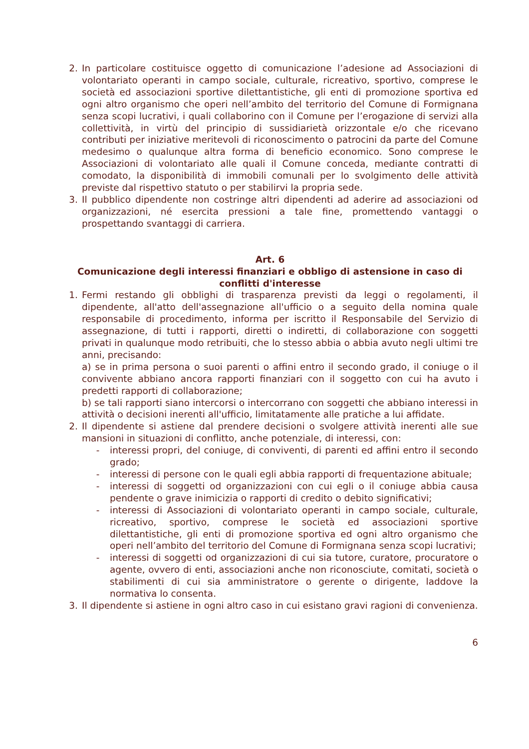2. In particolare costituisce oggetto di comunicazione l’adesione ad Associazioni di volontariato operanti in campo sociale, culturale, ricreativo, sportivo, comprese le società ed associazioni sportive dilettantistiche, gli enti di promozione sportiva ed ogni altro organismo che operi nell’ambito del territorio del Comune di Formignana senza scopi lucrativi, i quali collaborino con il Comune per l’erogazione di servizi alla collettività, in virtù del principio di sussidiarietà orizzontale e/o che ricevano contributi per iniziative meritevoli di riconoscimento o patrocini da parte del Comune medesimo o qualunque altra forma di beneficio economico. Sono comprese le Associazioni di volontariato alle quali il Comune conceda, mediante contratti di comodato, la disponibilità di immobili comunali per lo svolgimento delle attività previste dal rispettivo statuto o per stabilirvi la propria sede.
3. Il pubblico dipendente non costringe altri dipendenti ad aderire ad associazioni od organizzazioni, né esercita pressioni a tale fine, promettendo vantaggi o prospettando svantaggi di carriera.
Art. 6
Comunicazione degli interessi finanziari e obbligo di astensione in caso di conflitti d'interesse
1. Fermi restando gli obblighi di trasparenza previsti da leggi o regolamenti, il dipendente, all'atto dell'assegnazione all'ufficio o a seguito della nomina quale responsabile di procedimento, informa per iscritto il Responsabile del Servizio di assegnazione, di tutti i rapporti, diretti o indiretti, di collaborazione con soggetti privati in qualunque modo retribuiti, che lo stesso abbia o abbia avuto negli ultimi tre anni, precisando:
a) se in prima persona o suoi parenti o affini entro il secondo grado, il coniuge o il convivente abbiano ancora rapporti finanziari con il soggetto con cui ha avuto i predetti rapporti di collaborazione;
b) se tali rapporti siano intercorsi o intercorrano con soggetti che abbiano interessi in attività o decisioni inerenti all'ufficio, limitatamente alle pratiche a lui affidate.
2. Il dipendente si astiene dal prendere decisioni o svolgere attività inerenti alle sue mansioni in situazioni di conflitto, anche potenziale, di interessi, con:
- interessi propri, del coniuge, di conviventi, di parenti ed affini entro il secondo grado;
- interessi di persone con le quali egli abbia rapporti di frequentazione abituale;
- interessi di soggetti od organizzazioni con cui egli o il coniuge abbia causa pendente o grave inimicizia o rapporti di credito o debito significativi;
- interessi di Associazioni di volontariato operanti in campo sociale, culturale, ricreativo, sportivo, comprese le società ed associazioni sportive dilettantistiche, gli enti di promozione sportiva ed ogni altro organismo che operi nell’ambito del territorio del Comune di Formignana senza scopi lucrativi;
- interessi di soggetti od organizzazioni di cui sia tutore, curatore, procuratore o agente, ovvero di enti, associazioni anche non riconosciute, comitati, società o stabilimenti di cui sia amministratore o gerente o dirigente, laddove la normativa lo consenta.
3. Il dipendente si astiene in ogni altro caso in cui esistano gravi ragioni di convenienza.
6